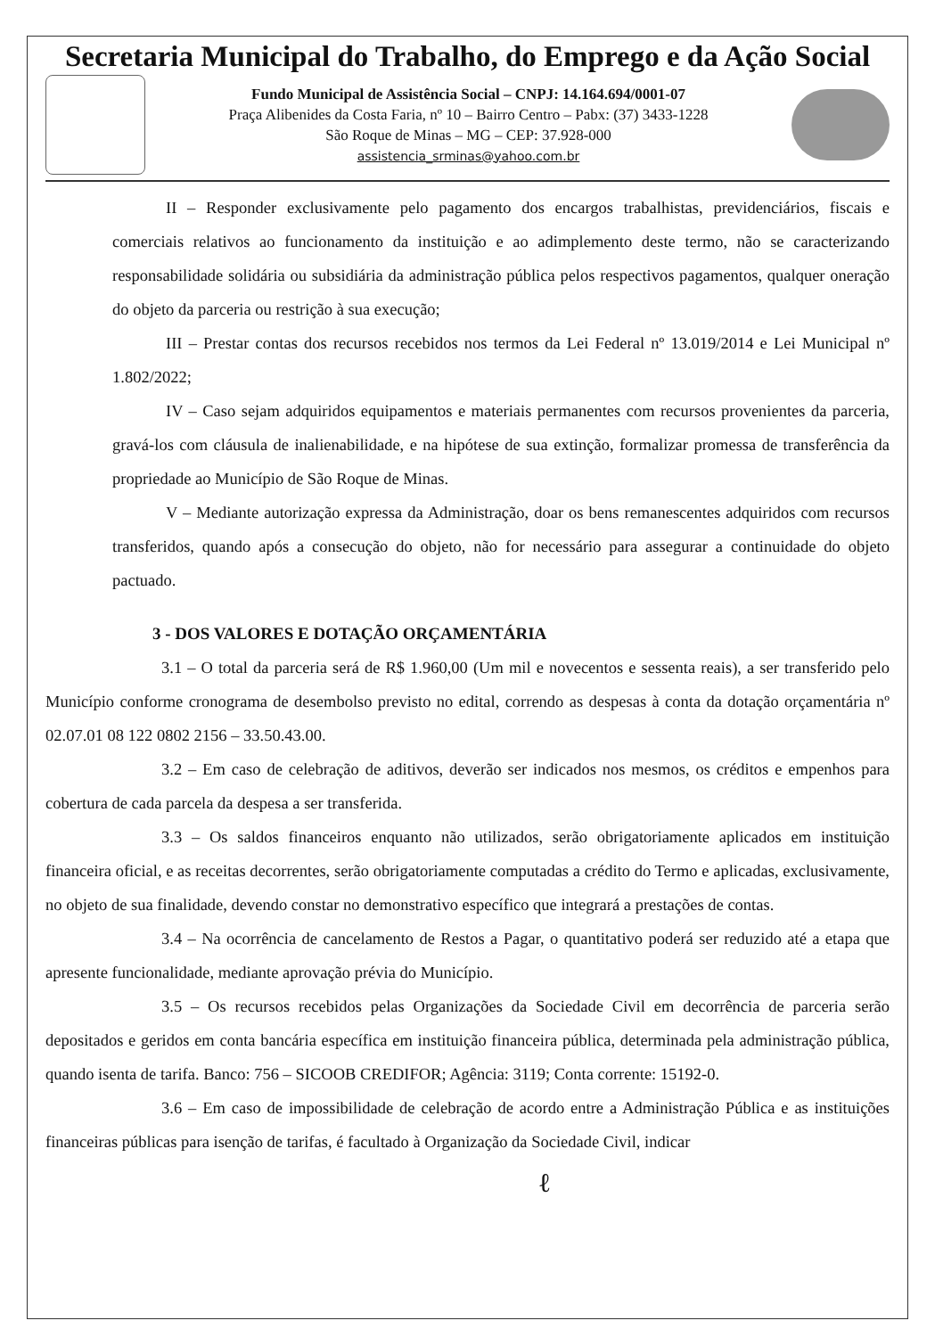Secretaria Municipal do Trabalho, do Emprego e da Ação Social
Fundo Municipal de Assistência Social – CNPJ: 14.164.694/0001-07
Praça Alibenides da Costa Faria, nº 10 – Bairro Centro – Pabx: (37) 3433-1228
São Roque de Minas – MG – CEP: 37.928-000
assistencia_srminas@yahoo.com.br
II – Responder exclusivamente pelo pagamento dos encargos trabalhistas, previdenciários, fiscais e comerciais relativos ao funcionamento da instituição e ao adimplemento deste termo, não se caracterizando responsabilidade solidária ou subsidiária da administração pública pelos respectivos pagamentos, qualquer oneração do objeto da parceria ou restrição à sua execução;
III – Prestar contas dos recursos recebidos nos termos da Lei Federal nº 13.019/2014 e Lei Municipal nº 1.802/2022;
IV – Caso sejam adquiridos equipamentos e materiais permanentes com recursos provenientes da parceria, gravá-los com cláusula de inalienabilidade, e na hipótese de sua extinção, formalizar promessa de transferência da propriedade ao Município de São Roque de Minas.
V – Mediante autorização expressa da Administração, doar os bens remanescentes adquiridos com recursos transferidos, quando após a consecução do objeto, não for necessário para assegurar a continuidade do objeto pactuado.
3 - DOS VALORES E DOTAÇÃO ORÇAMENTÁRIA
3.1 – O total da parceria será de R$ 1.960,00 (Um mil e novecentos e sessenta reais), a ser transferido pelo Município conforme cronograma de desembolso previsto no edital, correndo as despesas à conta da dotação orçamentária nº 02.07.01 08 122 0802 2156 – 33.50.43.00.
3.2 – Em caso de celebração de aditivos, deverão ser indicados nos mesmos, os créditos e empenhos para cobertura de cada parcela da despesa a ser transferida.
3.3 – Os saldos financeiros enquanto não utilizados, serão obrigatoriamente aplicados em instituição financeira oficial, e as receitas decorrentes, serão obrigatoriamente computadas a crédito do Termo e aplicadas, exclusivamente, no objeto de sua finalidade, devendo constar no demonstrativo específico que integrará a prestações de contas.
3.4 – Na ocorrência de cancelamento de Restos a Pagar, o quantitativo poderá ser reduzido até a etapa que apresente funcionalidade, mediante aprovação prévia do Município.
3.5 – Os recursos recebidos pelas Organizações da Sociedade Civil em decorrência de parceria serão depositados e geridos em conta bancária específica em instituição financeira pública, determinada pela administração pública, quando isenta de tarifa. Banco: 756 – SICOOB CREDIFOR; Agência: 3119; Conta corrente: 15192-0.
3.6 – Em caso de impossibilidade de celebração de acordo entre a Administração Pública e as instituições financeiras públicas para isenção de tarifas, é facultado à Organização da Sociedade Civil, indicar
ℓ